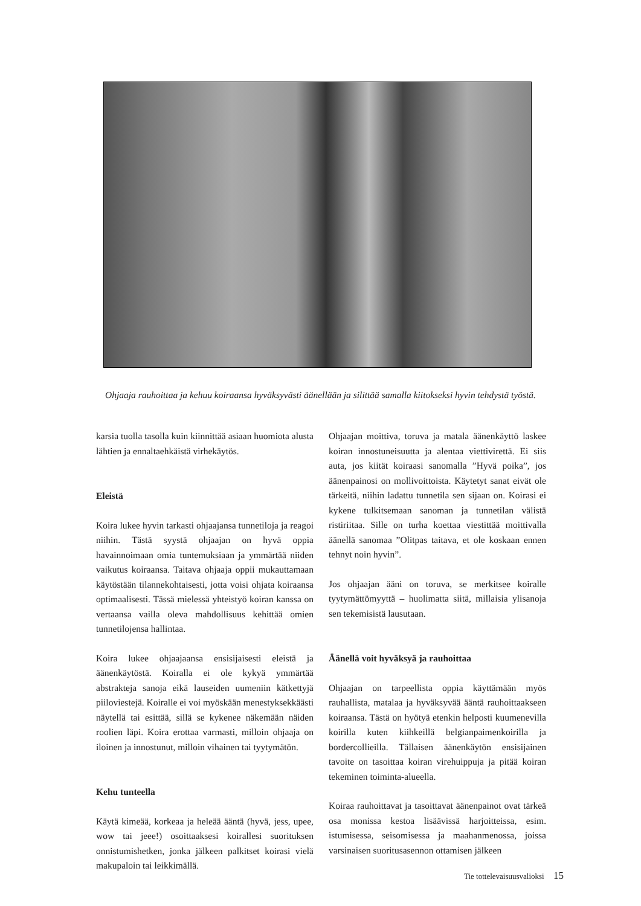Ohjaaja rauhoittaa ja kehuu koiraansa hyväksyvästi äänellään ja silittää samalla kiitokseksi hyvin tehdystä työstä.
karsia tuolla tasolla kuin kiinnittää asiaan huomiota alusta lähtien ja ennaltaehkäistä virhekäytös.
Eleistä
Koira lukee hyvin tarkasti ohjaajansa tunnetiloja ja reagoi niihin. Tästä syystä ohjaajan on hyvä oppia havainnoimaan omia tuntemuksiaan ja ymmärtää niiden vaikutus koiraansa. Taitava ohjaaja oppii mukauttamaan käytöstään tilannekohtaisesti, jotta voisi ohjata koiraansa optimaalisesti. Tässä mielessä yhteistyö koiran kanssa on vertaansa vailla oleva mahdollisuus kehittää omien tunnetilojensa hallintaa.
Koira lukee ohjaajaansa ensisijaisesti eleistä ja äänenkäytöstä. Koiralla ei ole kykyä ymmärtää abstrakteja sanoja eikä lauseiden uumeniin kätkettyjä piiloviestejä. Koiralle ei voi myöskään menestyksekkäästi näytellä tai esittää, sillä se kykenee näkemään näiden roolien läpi. Koira erottaa varmasti, milloin ohjaaja on iloinen ja innostunut, milloin vihainen tai tyytymätön.
Kehu tunteella
Käytä kimeää, korkeaa ja heleää ääntä (hyvä, jess, upee, wow tai jeee!) osoittaaksesi koirallesi suorituksen onnistumishetken, jonka jälkeen palkitset koirasi vielä makupaloin tai leikkimällä.
Ohjaajan moittiva, toruva ja matala äänenkäyttö laskee koiran innostuneisuutta ja alentaa viettivirettä. Ei siis auta, jos kiität koiraasi sanomalla ”Hyvä poika”, jos äänenpainosi on mollivoittoista. Käytetyt sanat eivät ole tärkeitä, niihin ladattu tunnetila sen sijaan on. Koirasi ei kykene tulkitsemaan sanoman ja tunnetilan välistä ristiriitaa. Sille on turha koettaa viestittää moittivalla äänellä sanomaa ”Olitpas taitava, et ole koskaan ennen tehnyt noin hyvin”.
Jos ohjaajan ääni on toruva, se merkitsee koiralle tyytymättömyyttä – huolimatta siitä, millaisia ylisanoja sen tekemisistä lausutaan.
Äänellä voit hyväksyä ja rauhoittaa
Ohjaajan on tarpeellista oppia käyttämään myös rauhallista, matalaa ja hyväksyvää ääntä rauhoittaakseen koiraansa. Tästä on hyötyä etenkin helposti kuumenevilla koirilla kuten kiihkeillä belgianpaimenkoirilla ja bordercollieilla. Tällaisen äänenkäytön ensisijainen tavoite on tasoittaa koiran virehuippuja ja pitää koiran tekeminen toiminta-alueella.
Koiraa rauhoittavat ja tasoittavat äänenpainot ovat tärkeä osa monissa kestoa lisäävissä harjoitteissa, esim. istumisessa, seisomisessa ja maahanmenossa, joissa varsinaisen suoritusasennon ottamisen jälkeen
Tie tottelevaisuusvalioksi 15